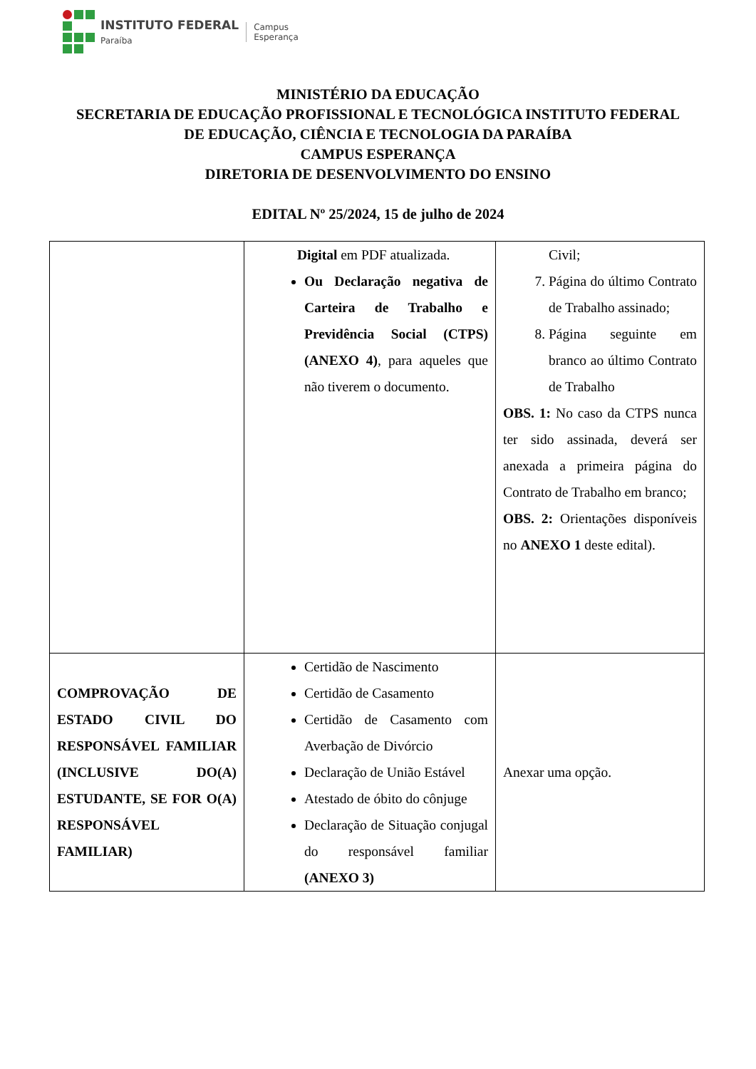INSTITUTO FEDERAL
Paraíba
Campus
Esperança
MINISTÉRIO DA EDUCAÇÃO
SECRETARIA DE EDUCAÇÃO PROFISSIONAL E TECNOLÓGICA INSTITUTO FEDERAL
DE EDUCAÇÃO, CIÊNCIA E TECNOLOGIA DA PARAÍBA
CAMPUS ESPERANÇA
DIRETORIA DE DESENVOLVIMENTO DO ENSINO
EDITAL Nº 25/2024, 15 de julho de 2024
| | Digital em PDF atualizada. Ou Declaração negativa de Carteira de Trabalho e Previdência Social (CTPS) (ANEXO 4) , para aqueles que não tiverem o documento. | Civil; 7. Página do último Contrato de Trabalho assinado; 8. Página seguinte em branco ao último Contrato de Trabalho OBS. 1: No caso da CTPS nunca ter sido assinada, deverá ser anexada a primeira página do Contrato de Trabalho em branco; OBS. 2: Orientações disponíveis no ANEXO 1 deste edital). |
| COMPROVAÇÃO DE ESTADO CIVIL DO RESPONSÁVEL FAMILIAR (INCLUSIVE DO(A) ESTUDANTE, SE FOR O(A) RESPONSÁVEL FAMILIAR) | Certidão de Nascimento Certidão de Casamento Certidão de Casamento com Averbação de Divórcio Declaração de União Estável Atestado de óbito do cônjuge Declaração de Situação conjugal do responsável familiar (ANEXO 3) | Anexar uma opção. |